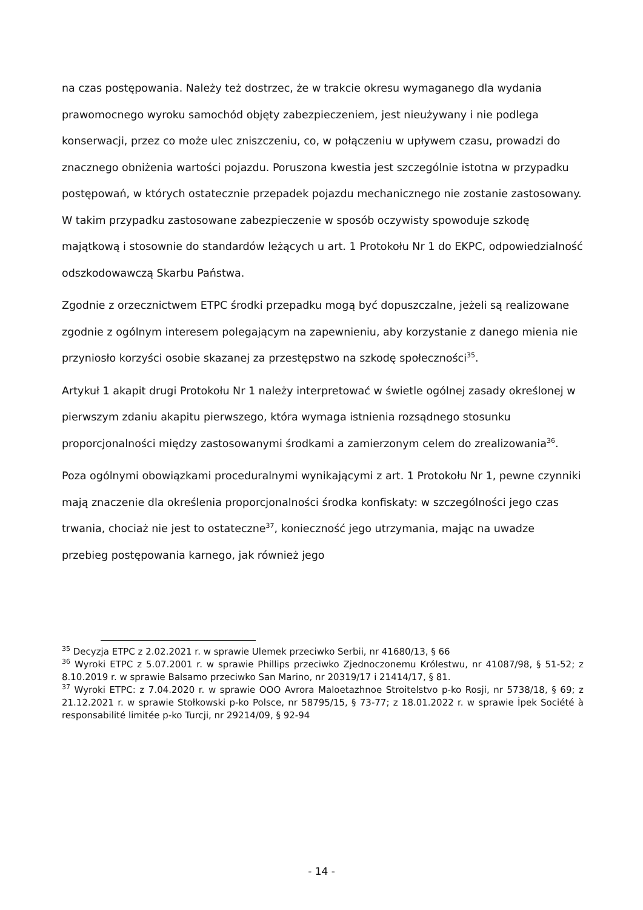na czas postępowania. Należy też dostrzec, że w trakcie okresu wymaganego dla wydania prawomocnego wyroku samochód objęty zabezpieczeniem, jest nieużywany i nie podlega konserwacji, przez co może ulec zniszczeniu, co, w połączeniu w upływem czasu, prowadzi do znacznego obniżenia wartości pojazdu. Poruszona kwestia jest szczególnie istotna w przypadku postępowań, w których ostatecznie przepadek pojazdu mechanicznego nie zostanie zastosowany. W takim przypadku zastosowane zabezpieczenie w sposób oczywisty spowoduje szkodę majątkową i stosownie do standardów leżących u art. 1 Protokołu Nr 1 do EKPC, odpowiedzialność odszkodowawczą Skarbu Państwa.
Zgodnie z orzecznictwem ETPC środki przepadku mogą być dopuszczalne, jeżeli są realizowane zgodnie z ogólnym interesem polegającym na zapewnieniu, aby korzystanie z danego mienia nie przyniosło korzyści osobie skazanej za przestępstwo na szkodę społeczności<sup>35</sup>.
Artykuł 1 akapit drugi Protokołu Nr 1 należy interpretować w świetle ogólnej zasady określonej w pierwszym zdaniu akapitu pierwszego, która wymaga istnienia rozsądnego stosunku proporcjonalności między zastosowanymi środkami a zamierzonym celem do zrealizowania<sup>36</sup>.
Poza ogólnymi obowiązkami proceduralnymi wynikającymi z art. 1 Protokołu Nr 1, pewne czynniki mają znaczenie dla określenia proporcjonalności środka konfiskaty: w szczególności jego czas trwania, chociaż nie jest to ostateczne<sup>37</sup>, konieczność jego utrzymania, mając na uwadze przebieg postępowania karnego, jak również jego
<sup>35</sup> Decyzja ETPC z 2.02.2021 r. w sprawie Ulemek przeciwko Serbii, nr 41680/13, § 66
<sup>36</sup> Wyroki ETPC z 5.07.2001 r. w sprawie Phillips przeciwko Zjednoczonemu Królestwu, nr 41087/98, § 51-52; z 8.10.2019 r. w sprawie Balsamo przeciwko San Marino, nr 20319/17 i 21414/17, § 81.
<sup>37</sup> Wyroki ETPC: z 7.04.2020 r. w sprawie OOO Avrora Maloetazhnoe Stroitelstvo p-ko Rosji, nr 5738/18, § 69; z 21.12.2021 r. w sprawie Stołkowski p-ko Polsce, nr 58795/15, § 73-77; z 18.01.2022 r. w sprawie İpek Société à responsabilité limitée p-ko Turcji, nr 29214/09, § 92-94
- 14 -